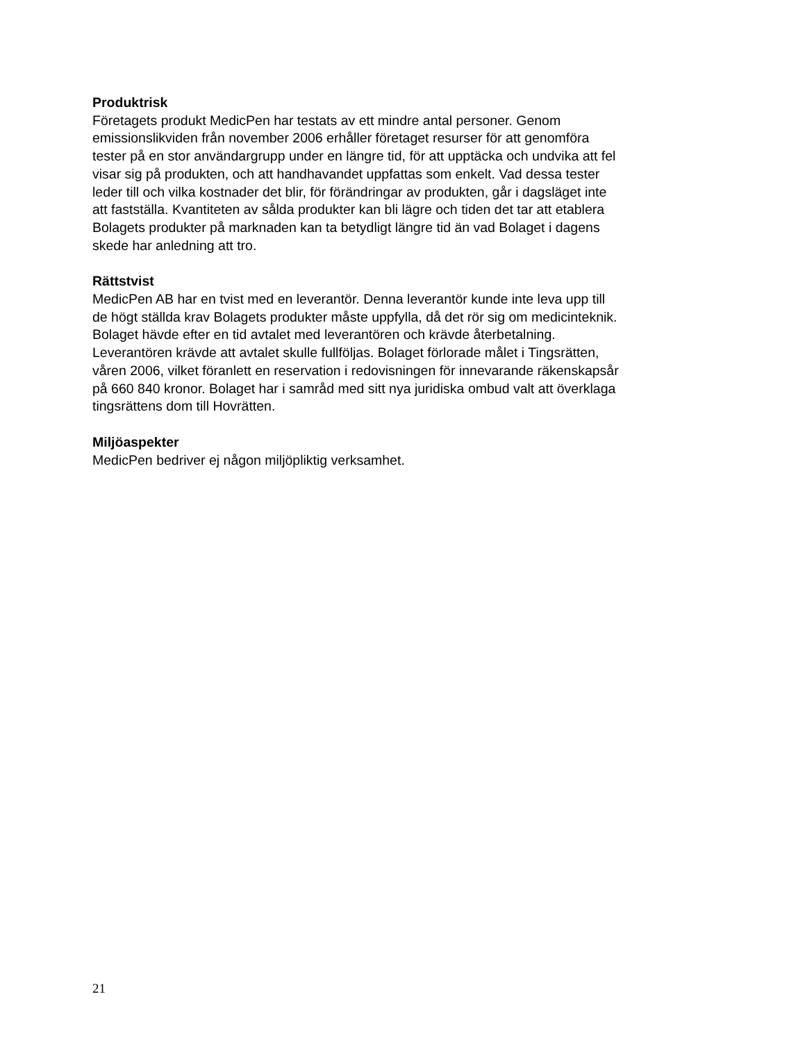Produktrisk
Företagets produkt MedicPen har testats av ett mindre antal personer. Genom
emissionslikviden från november 2006 erhåller företaget resurser för att genomföra
tester på en stor användargrupp under en längre tid, för att upptäcka och undvika att fel
visar sig på produkten, och att handhavandet uppfattas som enkelt. Vad dessa tester
leder till och vilka kostnader det blir, för förändringar av produkten, går i dagsläget inte
att fastställa. Kvantiteten av sålda produkter kan bli lägre och tiden det tar att etablera
Bolagets produkter på marknaden kan ta betydligt längre tid än vad Bolaget i dagens
skede har anledning att tro.
Rättstvist
MedicPen AB har en tvist med en leverantör. Denna leverantör kunde inte leva upp till
de högt ställda krav Bolagets produkter måste uppfylla, då det rör sig om medicinteknik.
Bolaget hävde efter en tid avtalet med leverantören och krävde återbetalning.
Leverantören krävde att avtalet skulle fullföljas. Bolaget förlorade målet i Tingsrätten,
våren 2006, vilket föranlett en reservation i redovisningen för innevarande räkenskapsår
på 660 840 kronor. Bolaget har i samråd med sitt nya juridiska ombud valt att överklaga
tingsrättens dom till Hovrätten.
Miljöaspekter
MedicPen bedriver ej någon miljöpliktig verksamhet.
21